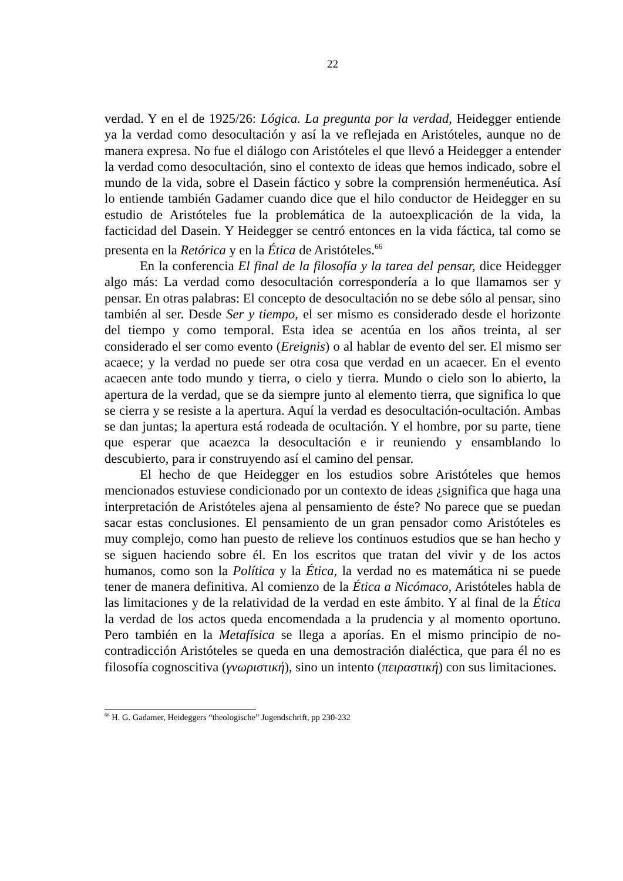22
verdad. Y en el de 1925/26: Lógica. La pregunta por la verdad, Heidegger entiende ya la verdad como desocultación y así la ve reflejada en Aristóteles, aunque no de manera expresa. No fue el diálogo con Aristóteles el que llevó a Heidegger a entender la verdad como desocultación, sino el contexto de ideas que hemos indicado, sobre el mundo de la vida, sobre el Dasein fáctico y sobre la comprensión hermenéutica. Así lo entiende también Gadamer cuando dice que el hilo conductor de Heidegger en su estudio de Aristóteles fue la problemática de la autoexplicación de la vida, la facticidad del Dasein. Y Heidegger se centró entonces en la vida fáctica, tal como se presenta en la Retórica y en la Ética de Aristóteles.<sup>66</sup>
En la conferencia El final de la filosofía y la tarea del pensar, dice Heidegger algo más: La verdad como desocultación correspondería a lo que llamamos ser y pensar. En otras palabras: El concepto de desocultación no se debe sólo al pensar, sino también al ser. Desde Ser y tiempo, el ser mismo es considerado desde el horizonte del tiempo y como temporal. Esta idea se acentúa en los años treinta, al ser considerado el ser como evento (Ereignis) o al hablar de evento del ser. El mismo ser acaece; y la verdad no puede ser otra cosa que verdad en un acaecer. En el evento acaecen ante todo mundo y tierra, o cielo y tierra. Mundo o cielo son lo abierto, la apertura de la verdad, que se da siempre junto al elemento tierra, que significa lo que se cierra y se resiste a la apertura. Aquí la verdad es desocultación-ocultación. Ambas se dan juntas; la apertura está rodeada de ocultación. Y el hombre, por su parte, tiene que esperar que acaezca la desocultación e ir reuniendo y ensamblando lo descubierto, para ir construyendo así el camino del pensar.
El hecho de que Heidegger en los estudios sobre Aristóteles que hemos mencionados estuviese condicionado por un contexto de ideas ¿significa que haga una interpretación de Aristóteles ajena al pensamiento de éste? No parece que se puedan sacar estas conclusiones. El pensamiento de un gran pensador como Aristóteles es muy complejo, como han puesto de relieve los continuos estudios que se han hecho y se siguen haciendo sobre él. En los escritos que tratan del vivir y de los actos humanos, como son la Política y la Ética, la verdad no es matemática ni se puede tener de manera definitiva. Al comienzo de la Ética a Nicómaco, Aristóteles habla de las limitaciones y de la relatividad de la verdad en este ámbito. Y al final de la Ética la verdad de los actos queda encomendada a la prudencia y al momento oportuno. Pero también en la Metafísica se llega a aporías. En el mismo principio de no-contradicción Aristóteles se queda en una demostración dialéctica, que para él no es filosofía cognoscitiva (γνωριστική), sino un intento (πειραστική) con sus limitaciones.
<sup>66</sup> H. G. Gadamer, Heideggers “theologische” Jugendschrift, pp 230-232